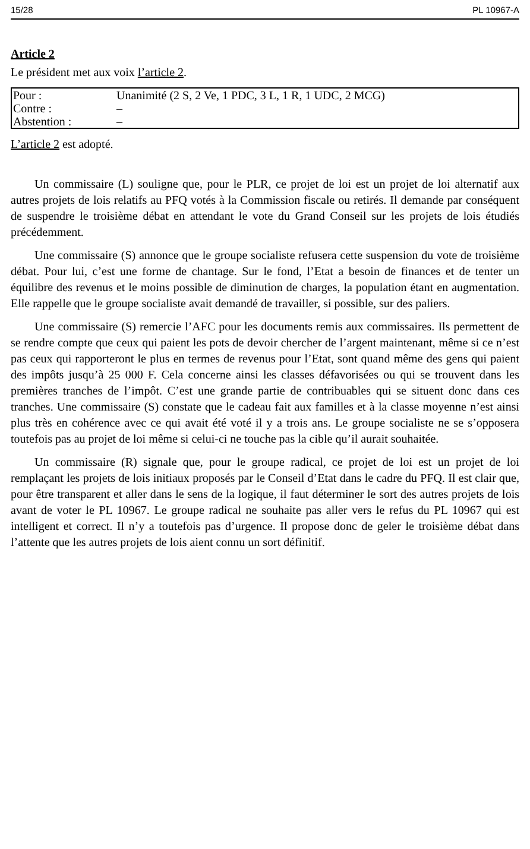15/28 PL 10967-A
Article 2
Le président met aux voix l’article 2.
| Pour : | Unanimité (2 S, 2 Ve, 1 PDC, 3 L, 1 R, 1 UDC, 2 MCG) |
| Contre : | – |
| Abstention : | – |
L’article 2 est adopté.
Un commissaire (L) souligne que, pour le PLR, ce projet de loi est un projet de loi alternatif aux autres projets de lois relatifs au PFQ votés à la Commission fiscale ou retirés. Il demande par conséquent de suspendre le troisième débat en attendant le vote du Grand Conseil sur les projets de lois étudiés précédemment.
Une commissaire (S) annonce que le groupe socialiste refusera cette suspension du vote de troisième débat. Pour lui, c’est une forme de chantage. Sur le fond, l’Etat a besoin de finances et de tenter un équilibre des revenus et le moins possible de diminution de charges, la population étant en augmentation. Elle rappelle que le groupe socialiste avait demandé de travailler, si possible, sur des paliers.
Une commissaire (S) remercie l’AFC pour les documents remis aux commissaires. Ils permettent de se rendre compte que ceux qui paient les pots de devoir chercher de l’argent maintenant, même si ce n’est pas ceux qui rapporteront le plus en termes de revenus pour l’Etat, sont quand même des gens qui paient des impôts jusqu’à 25 000 F. Cela concerne ainsi les classes défavorisées ou qui se trouvent dans les premières tranches de l’impôt. C’est une grande partie de contribuables qui se situent donc dans ces tranches. Une commissaire (S) constate que le cadeau fait aux familles et à la classe moyenne n’est ainsi plus très en cohérence avec ce qui avait été voté il y a trois ans. Le groupe socialiste ne se s’opposera toutefois pas au projet de loi même si celui-ci ne touche pas la cible qu’il aurait souhaitée.
Un commissaire (R) signale que, pour le groupe radical, ce projet de loi est un projet de loi remplaçant les projets de lois initiaux proposés par le Conseil d’Etat dans le cadre du PFQ. Il est clair que, pour être transparent et aller dans le sens de la logique, il faut déterminer le sort des autres projets de lois avant de voter le PL 10967. Le groupe radical ne souhaite pas aller vers le refus du PL 10967 qui est intelligent et correct. Il n’y a toutefois pas d’urgence. Il propose donc de geler le troisième débat dans l’attente que les autres projets de lois aient connu un sort définitif.